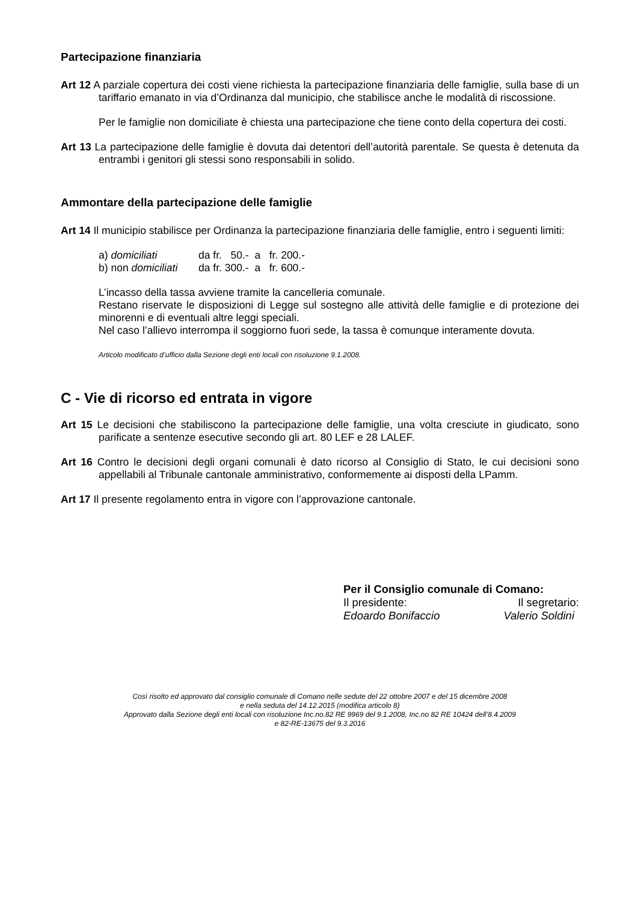Partecipazione finanziaria
Art 12 A parziale copertura dei costi viene richiesta la partecipazione finanziaria delle famiglie, sulla base di un tariffario emanato in via d’Ordinanza dal municipio, che stabilisce anche le modalità di riscossione.
Per le famiglie non domiciliate è chiesta una partecipazione che tiene conto della copertura dei costi.
Art 13 La partecipazione delle famiglie è dovuta dai detentori dell’autorità parentale. Se questa è detenuta da entrambi i genitori gli stessi sono responsabili in solido.
Ammontare della partecipazione delle famiglie
Art 14 Il municipio stabilisce per Ordinanza la partecipazione finanziaria delle famiglie, entro i seguenti limiti:
| a) domiciliati | da fr. 50.- a fr. 200.- |
| b) non domiciliati | da fr. 300.- a fr. 600.- |
L’incasso della tassa avviene tramite la cancelleria comunale.
Restano riservate le disposizioni di Legge sul sostegno alle attività delle famiglie e di protezione dei minorenni e di eventuali altre leggi speciali.
Nel caso l’allievo interrompa il soggiorno fuori sede, la tassa è comunque interamente dovuta.
Articolo modificato d’ufficio dalla Sezione degli enti locali con risoluzione 9.1.2008.
C - Vie di ricorso ed entrata in vigore
Art 15 Le decisioni che stabiliscono la partecipazione delle famiglie, una volta cresciute in giudicato, sono parificate a sentenze esecutive secondo gli art. 80 LEF e 28 LALEF.
Art 16 Contro le decisioni degli organi comunali è dato ricorso al Consiglio di Stato, le cui decisioni sono appellabili al Tribunale cantonale amministrativo, conformemente ai disposti della LPamm.
Art 17 Il presente regolamento entra in vigore con l’approvazione cantonale.
Per il Consiglio comunale di Comano:
Il presidente: Il segretario:
Edoardo Bonifaccio Valerio Soldini
Così risolto ed approvato dal consiglio comunale di Comano nelle sedute del 22 ottobre 2007 e del 15 dicembre 2008
e nella seduta del 14.12.2015 (modifica articolo 8)
Approvato dalla Sezione degli enti locali con risoluzione Inc.no.82 RE 9969 del 9.1.2008, Inc.no 82 RE 10424 dell’8.4.2009
e 82-RE-13675 del 9.3.2016